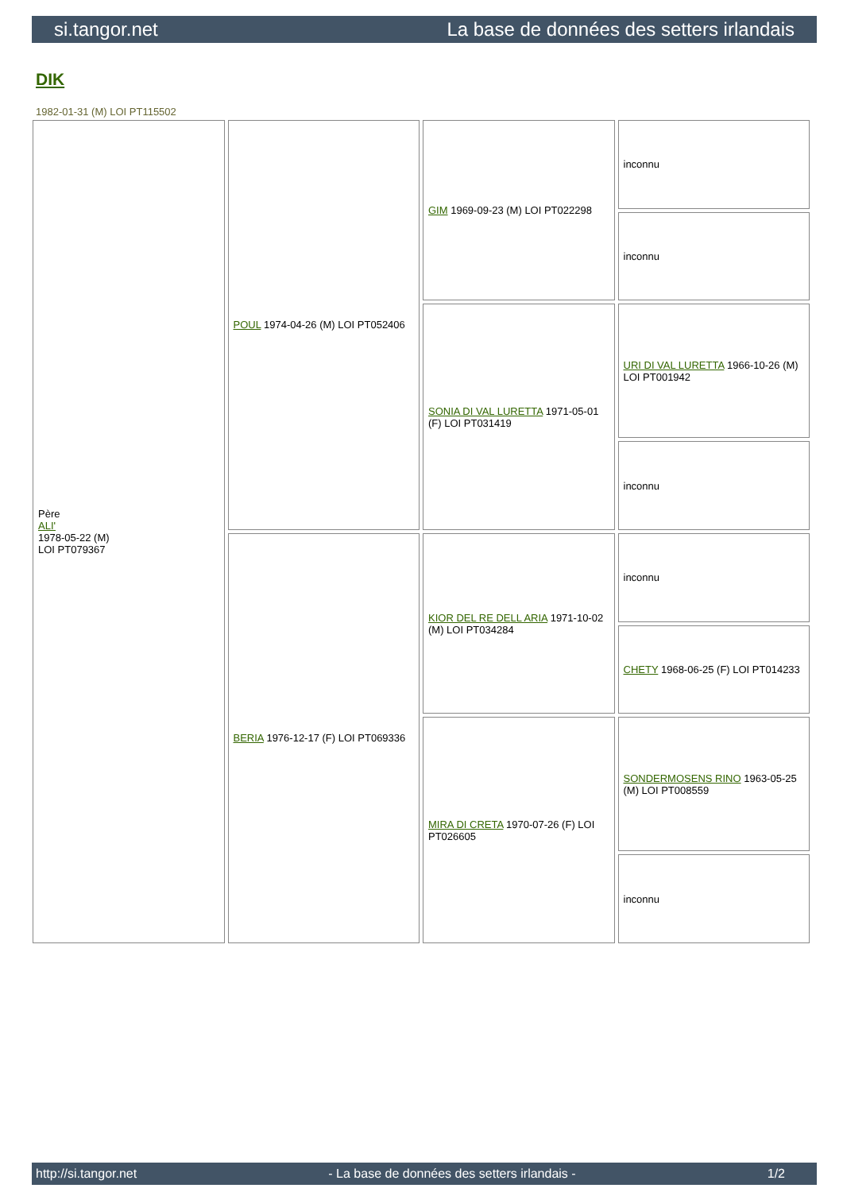si.tangor.net La base de données des setters irlandais
DIK
1982-01-31 (M) LOI PT115502
| Père ALI' 1978-05-22 (M) LOI PT079367 | POUL 1974-04-26 (M) LOI PT052406 | GIM 1969-09-23 (M) LOI PT022298 | inconnu |
| | | | inconnu |
| | | SONIA DI VAL LURETTA 1971-05-01 (F) LOI PT031419 | URI DI VAL LURETTA 1966-10-26 (M) LOI PT001942 |
| | | | inconnu |
| | BERIA 1976-12-17 (F) LOI PT069336 | KIOR DEL RE DELL ARIA 1971-10-02 (M) LOI PT034284 | inconnu |
| | | | CHETY 1968-06-25 (F) LOI PT014233 |
| | | MIRA DI CRETA 1970-07-26 (F) LOI PT026605 | SONDERMOSENS RINO 1963-05-25 (M) LOI PT008559 |
| | | | inconnu |
http://si.tangor.net - La base de données des setters irlandais - 1/2